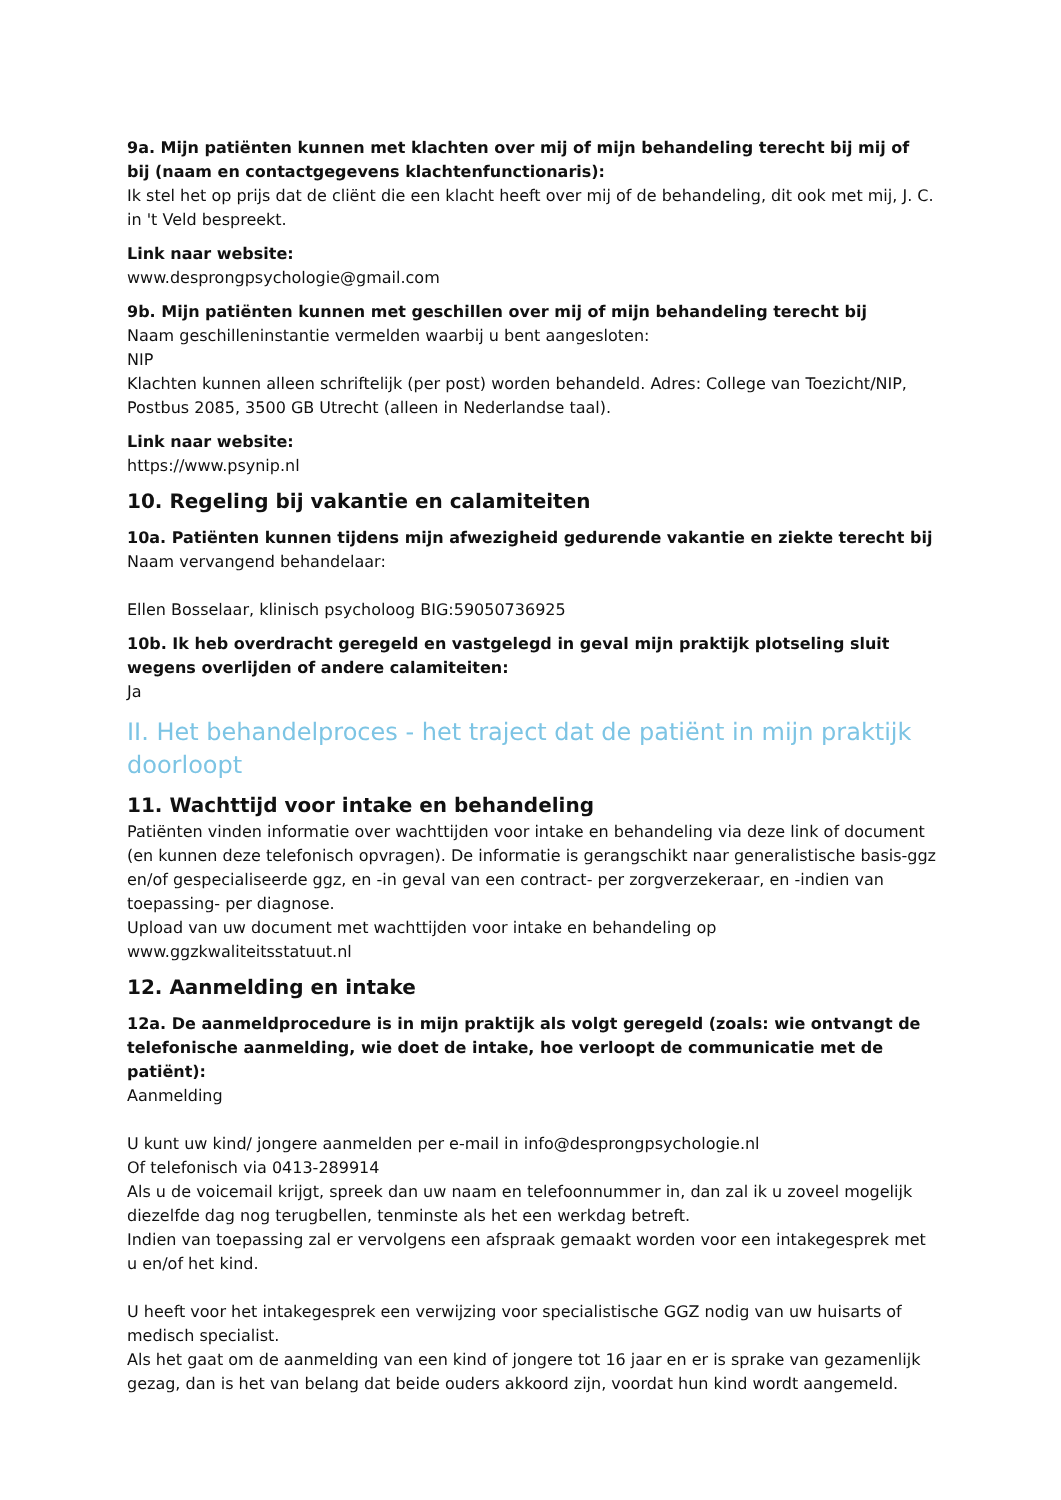9a. Mijn patiënten kunnen met klachten over mij of mijn behandeling terecht bij mij of bij (naam en contactgegevens klachtenfunctionaris):
Ik stel het op prijs dat de cliënt die een klacht heeft over mij of de behandeling, dit ook met mij, J. C. in 't Veld bespreekt.
Link naar website:
www.desprongpsychologie@gmail.com
9b. Mijn patiënten kunnen met geschillen over mij of mijn behandeling terecht bij
Naam geschilleninstantie vermelden waarbij u bent aangesloten:
NIP
Klachten kunnen alleen schriftelijk (per post) worden behandeld. Adres: College van Toezicht/NIP, Postbus 2085, 3500 GB Utrecht (alleen in Nederlandse taal).
Link naar website:
https://www.psynip.nl
10. Regeling bij vakantie en calamiteiten
10a. Patiënten kunnen tijdens mijn afwezigheid gedurende vakantie en ziekte terecht bij
Naam vervangend behandelaar:
Ellen Bosselaar, klinisch psycholoog BIG:59050736925
10b. Ik heb overdracht geregeld en vastgelegd in geval mijn praktijk plotseling sluit wegens overlijden of andere calamiteiten:
Ja
II. Het behandelproces - het traject dat de patiënt in mijn praktijk doorloopt
11. Wachttijd voor intake en behandeling
Patiënten vinden informatie over wachttijden voor intake en behandeling via deze link of document (en kunnen deze telefonisch opvragen). De informatie is gerangschikt naar generalistische basis-ggz en/of gespecialiseerde ggz, en -in geval van een contract- per zorgverzekeraar, en -indien van toepassing- per diagnose.
Upload van uw document met wachttijden voor intake en behandeling op
www.ggzkwaliteitsstatuut.nl
12. Aanmelding en intake
12a. De aanmeldprocedure is in mijn praktijk als volgt geregeld (zoals: wie ontvangt de telefonische aanmelding, wie doet de intake, hoe verloopt de communicatie met de patiënt):
Aanmelding
U kunt uw kind/ jongere aanmelden per e-mail in info@desprongpsychologie.nl
Of telefonisch via 0413-289914
Als u de voicemail krijgt, spreek dan uw naam en telefoonnummer in, dan zal ik u zoveel mogelijk diezelfde dag nog terugbellen, tenminste als het een werkdag betreft.
Indien van toepassing zal er vervolgens een afspraak gemaakt worden voor een intakegesprek met u en/of het kind.
U heeft voor het intakegesprek een verwijzing voor specialistische GGZ nodig van uw huisarts of medisch specialist.
Als het gaat om de aanmelding van een kind of jongere tot 16 jaar en er is sprake van gezamenlijk gezag, dan is het van belang dat beide ouders akkoord zijn, voordat hun kind wordt aangemeld.